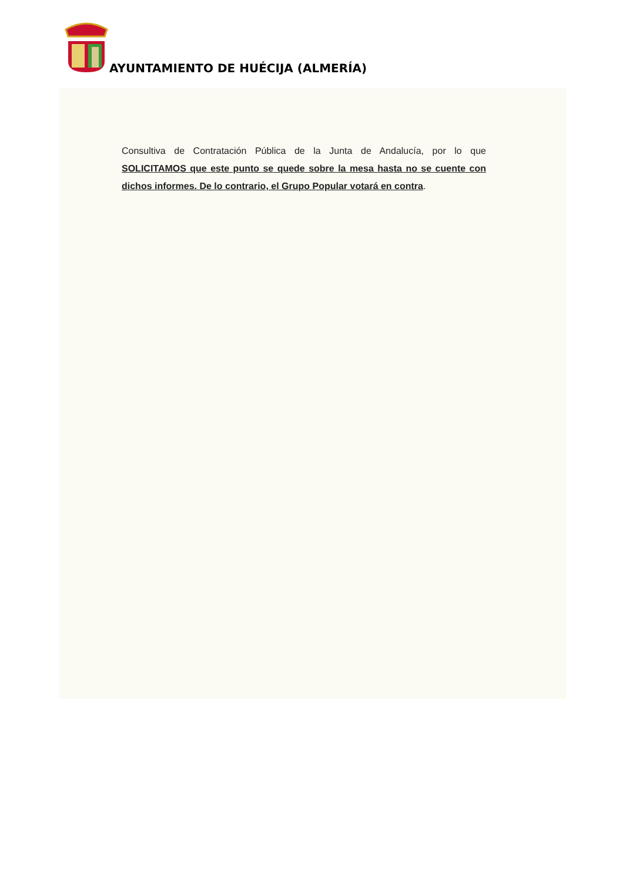AYUNTAMIENTO DE HUÉCIJA (ALMERÍA)
Consultiva de Contratación Pública de la Junta de Andalucía, por lo que SOLICITAMOS que este punto se quede sobre la mesa hasta no se cuente con dichos informes. De lo contrario, el Grupo Popular votará en contra.